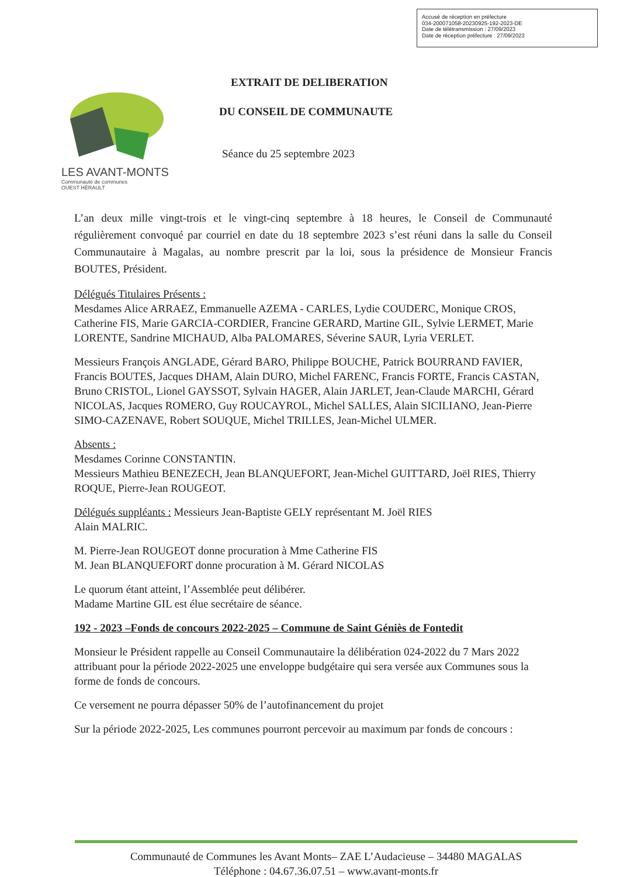Accusé de réception en préfecture
034-200071058-20230925-192-2023-DE
Date de télétransmission : 27/09/2023
Date de réception préfecture : 27/09/2023
LES AVANT-MONTS
Communauté de communes
OUEST HÉRAULT
EXTRAIT DE DELIBERATION
DU CONSEIL DE COMMUNAUTE
Séance du 25 septembre 2023
L’an deux mille vingt-trois et le vingt-cinq septembre à 18 heures, le Conseil de Communauté régulièrement convoqué par courriel en date du 18 septembre 2023 s’est réuni dans la salle du Conseil Communautaire à Magalas, au nombre prescrit par la loi, sous la présidence de Monsieur Francis BOUTES, Président.
Délégués Titulaires Présents :
Mesdames Alice ARRAEZ, Emmanuelle AZEMA - CARLES, Lydie COUDERC, Monique CROS, Catherine FIS, Marie GARCIA-CORDIER, Francine GERARD, Martine GIL, Sylvie LERMET, Marie LORENTE, Sandrine MICHAUD, Alba PALOMARES, Séverine SAUR, Lyria VERLET.
Messieurs François ANGLADE, Gérard BARO, Philippe BOUCHE, Patrick BOURRAND FAVIER, Francis BOUTES, Jacques DHAM, Alain DURO, Michel FARENC, Francis FORTE, Francis CASTAN, Bruno CRISTOL, Lionel GAYSSOT, Sylvain HAGER, Alain JARLET, Jean-Claude MARCHI, Gérard NICOLAS, Jacques ROMERO, Guy ROUCAYROL, Michel SALLES, Alain SICILIANO, Jean-Pierre SIMO-CAZENAVE, Robert SOUQUE, Michel TRILLES, Jean-Michel ULMER.
Absents :
Mesdames Corinne CONSTANTIN.
Messieurs Mathieu BENEZECH, Jean BLANQUEFORT, Jean-Michel GUITTARD, Joël RIES, Thierry ROQUE, Pierre-Jean ROUGEOT.
Délégués suppléants : Messieurs Jean-Baptiste GELY représentant M. Joël RIES
Alain MALRIC.
M. Pierre-Jean ROUGEOT donne procuration à Mme Catherine FIS
M. Jean BLANQUEFORT donne procuration à M. Gérard NICOLAS
Le quorum étant atteint, l’Assemblée peut délibérer.
Madame Martine GIL est élue secrétaire de séance.
192 - 2023 –Fonds de concours 2022-2025 – Commune de Saint Géniès de Fontedit
Monsieur le Président rappelle au Conseil Communautaire la délibération 024-2022 du 7 Mars 2022 attribuant pour la période 2022-2025 une enveloppe budgétaire qui sera versée aux Communes sous la forme de fonds de concours.
Ce versement ne pourra dépasser 50% de l’autofinancement du projet
Sur la période 2022-2025, Les communes pourront percevoir au maximum par fonds de concours :
Communauté de Communes les Avant Monts– ZAE L’Audacieuse – 34480 MAGALAS
Téléphone : 04.67.36.07.51 – www.avant-monts.fr